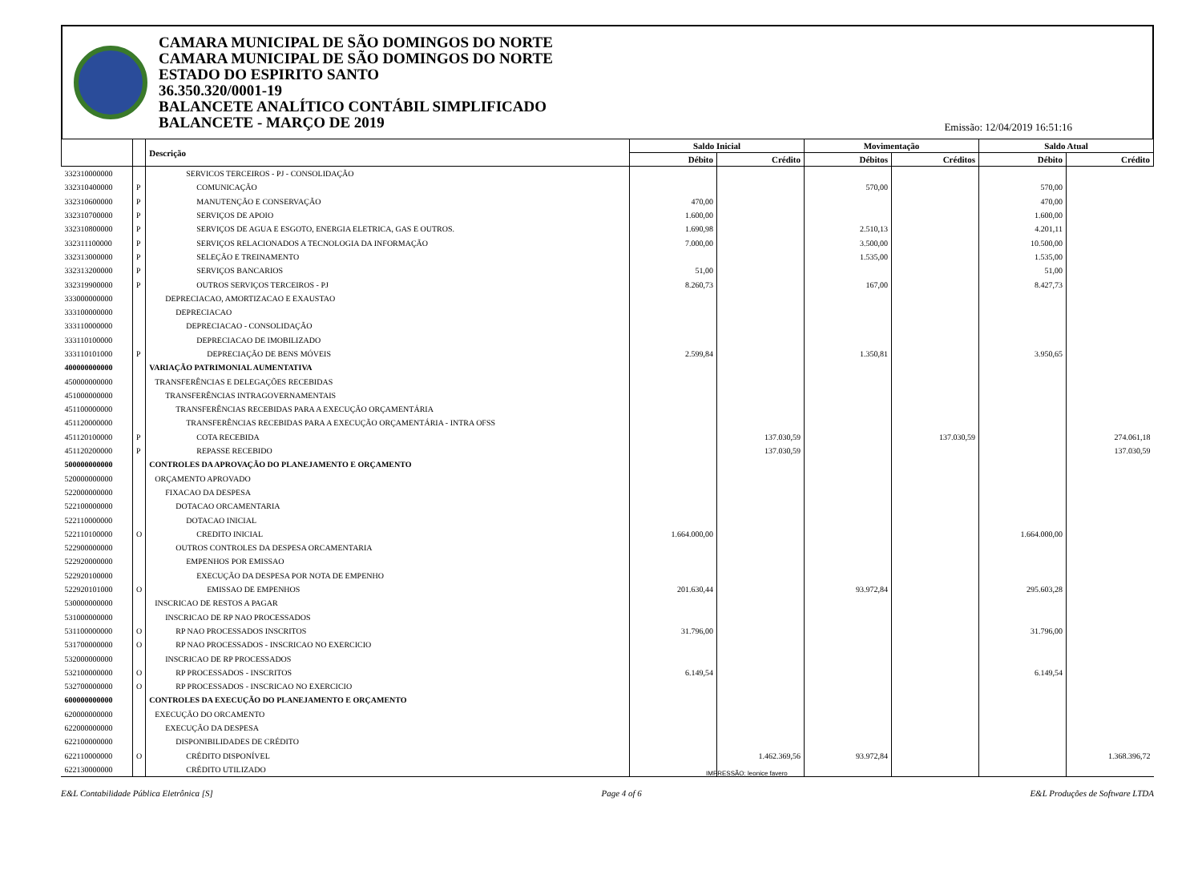CAMARA MUNICIPAL DE SÃO DOMINGOS DO NORTE
CAMARA MUNICIPAL DE SÃO DOMINGOS DO NORTE
ESTADO DO ESPIRITO SANTO
36.350.320/0001-19
BALANCETE ANALÍTICO CONTÁBIL SIMPLIFICADO
BALANCETE - MARÇO DE 2019
Emissão: 12/04/2019 16:51:16
| | | Descrição | Saldo Inicial | | Movimentação | | Saldo Atual | |
| --- | --- | --- | --- | --- | --- | --- | --- | --- |
| | | | Débito | Crédito | Débitos | Créditos | Débito | Crédito |
| 332310000000 | | SERVICOS TERCEIROS - PJ - CONSOLIDAÇÃO | | | | | | |
| 332310400000 | P | COMUNICAÇÃO | | | 570,00 | | 570,00 | |
| 332310600000 | P | MANUTENÇÃO E CONSERVAÇÃO | 470,00 | | | | 470,00 | |
| 332310700000 | P | SERVIÇOS DE APOIO | 1.600,00 | | | | 1.600,00 | |
| 332310800000 | P | SERVIÇOS DE AGUA E ESGOTO, ENERGIA ELETRICA, GAS E OUTROS. | 1.690,98 | | 2.510,13 | | 4.201,11 | |
| 332311100000 | P | SERVIÇOS RELACIONADOS A TECNOLOGIA DA INFORMAÇÃO | 7.000,00 | | 3.500,00 | | 10.500,00 | |
| 332313000000 | P | SELEÇÃO E TREINAMENTO | | | 1.535,00 | | 1.535,00 | |
| 332313200000 | P | SERVIÇOS BANCARIOS | 51,00 | | | | 51,00 | |
| 332319900000 | P | OUTROS SERVIÇOS TERCEIROS - PJ | 8.260,73 | | 167,00 | | 8.427,73 | |
| 333000000000 | | DEPRECIACAO, AMORTIZACAO E EXAUSTAO | | | | | | |
| 333100000000 | | DEPRECIACAO | | | | | | |
| 333110000000 | | DEPRECIACAO - CONSOLIDAÇÃO | | | | | | |
| 333110100000 | | DEPRECIACAO DE IMOBILIZADO | | | | | | |
| 333110101000 | P | DEPRECIAÇÃO DE BENS MÓVEIS | 2.599,84 | | 1.350,81 | | 3.950,65 | |
| 400000000000 | | VARIAÇÃO PATRIMONIAL AUMENTATIVA | | | | | | |
| 450000000000 | | TRANSFERÊNCIAS E DELEGAÇÕES RECEBIDAS | | | | | | |
| 451000000000 | | TRANSFERÊNCIAS INTRAGOVERNAMENTAIS | | | | | | |
| 451100000000 | | TRANSFERÊNCIAS RECEBIDAS PARA A EXECUÇÃO ORÇAMENTÁRIA | | | | | | |
| 451120000000 | | TRANSFERÊNCIAS RECEBIDAS PARA A EXECUÇÃO ORÇAMENTÁRIA - INTRA OFSS | | | | | | |
| 451120100000 | P | COTA RECEBIDA | | 137.030,59 | | 137.030,59 | | 274.061,18 |
| 451120200000 | P | REPASSE RECEBIDO | | 137.030,59 | | | | 137.030,59 |
| 500000000000 | | CONTROLES DA APROVAÇÃO DO PLANEJAMENTO E ORÇAMENTO | | | | | | |
| 520000000000 | | ORÇAMENTO APROVADO | | | | | | |
| 522000000000 | | FIXACAO DA DESPESA | | | | | | |
| 522100000000 | | DOTACAO ORCAMENTARIA | | | | | | |
| 522110000000 | | DOTACAO INICIAL | | | | | | |
| 522110100000 | O | CREDITO INICIAL | 1.664.000,00 | | | | 1.664.000,00 | |
| 522900000000 | | OUTROS CONTROLES DA DESPESA ORCAMENTARIA | | | | | | |
| 522920000000 | | EMPENHOS POR EMISSAO | | | | | | |
| 522920100000 | | EXECUÇÃO DA DESPESA POR NOTA DE EMPENHO | | | | | | |
| 522920101000 | O | EMISSAO DE EMPENHOS | 201.630,44 | | 93.972,84 | | 295.603,28 | |
| 530000000000 | | INSCRICAO DE RESTOS A PAGAR | | | | | | |
| 531000000000 | | INSCRICAO DE RP NAO PROCESSADOS | | | | | | |
| 531100000000 | O | RP NAO PROCESSADOS INSCRITOS | 31.796,00 | | | | 31.796,00 | |
| 531700000000 | O | RP NAO PROCESSADOS - INSCRICAO NO EXERCICIO | | | | | | |
| 532000000000 | | INSCRICAO DE RP PROCESSADOS | | | | | | |
| 532100000000 | O | RP PROCESSADOS - INSCRITOS | 6.149,54 | | | | 6.149,54 | |
| 532700000000 | O | RP PROCESSADOS - INSCRICAO NO EXERCICIO | | | | | | |
| 600000000000 | | CONTROLES DA EXECUÇÃO DO PLANEJAMENTO E ORÇAMENTO | | | | | | |
| 620000000000 | | EXECUÇÃO DO ORCAMENTO | | | | | | |
| 622000000000 | | EXECUÇÃO DA DESPESA | | | | | | |
| 622100000000 | | DISPONIBILIDADES DE CRÉDITO | | | | | | |
| 622110000000 | O | CRÉDITO DISPONÍVEL | | 1.462.369,56 | 93.972,84 | | | 1.368.396,72 |
| 622130000000 | | CRÉDITO UTILIZADO | | | | | | |
IMPRESSÃO: leonice favero
E&L Contabilidade Pública Eletrônica [S] Page 4 of 6 E&L Produções de Software LTDA